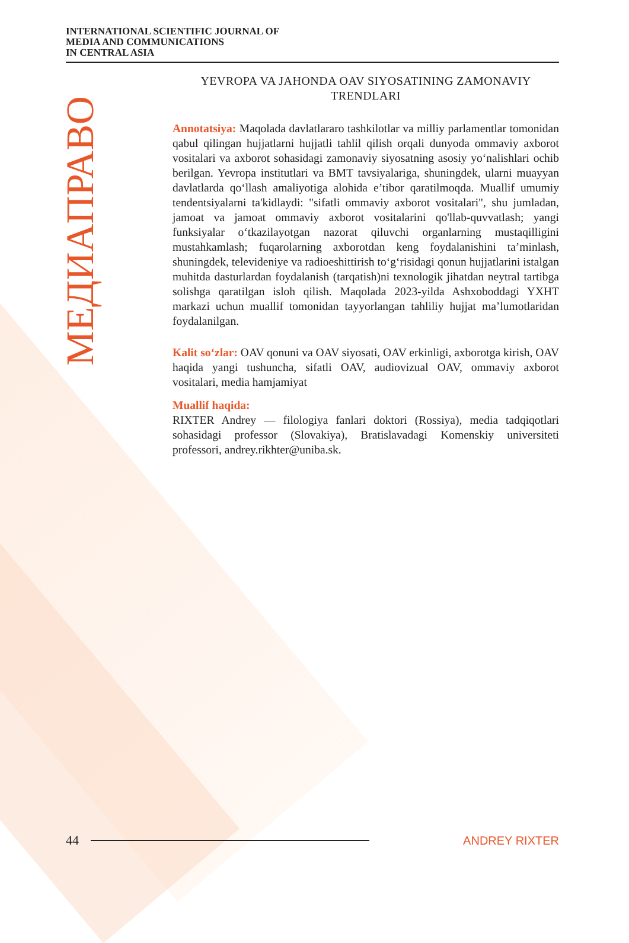INTERNATIONAL SCIENTIFIC JOURNAL OF
MEDIA AND COMMUNICATIONS
IN CENTRAL ASIA
МЕДИАПРАВО
YEVROPA VA JAHONDA OAV SIYOSATINING ZAMONAVIY TRENDLARI
Annotatsiya: Maqolada davlatlararo tashkilotlar va milliy parlamentlar tomonidan qabul qilingan hujjatlarni hujjatli tahlil qilish orqali dunyoda ommaviy axborot vositalari va axborot sohasidagi zamonaviy siyosatning asosiy yo‘nalishlari ochib berilgan. Yevropa institutlari va BMT tavsiyalariga, shuningdek, ularni muayyan davlatlarda qo‘llash amaliyotiga alohida e’tibor qaratilmoqda. Muallif umumiy tendentsiyalarni ta'kidlaydi: "sifatli ommaviy axborot vositalari", shu jumladan, jamoat va jamoat ommaviy axborot vositalarini qo'llab-quvvatlash; yangi funksiyalar o‘tkazilayotgan nazorat qiluvchi organlarning mustaqilligini mustahkamlash; fuqarolarning axborotdan keng foydalanishini ta’minlash, shuningdek, televideniye va radioeshittirish to‘g‘risidagi qonun hujjatlarini istalgan muhitda dasturlardan foydalanish (tarqatish)ni texnologik jihatdan neytral tartibga solishga qaratilgan isloh qilish. Maqolada 2023-yilda Ashxoboddagi YXHT markazi uchun muallif tomonidan tayyorlangan tahliliy hujjat ma’lumotlaridan foydalanilgan.
Kalit so‘zlar: OAV qonuni va OAV siyosati, OAV erkinligi, axborotga kirish, OAV haqida yangi tushuncha, sifatli OAV, audiovizual OAV, ommaviy axborot vositalari, media hamjamiyat
Muallif haqida:
RIXTER Andrey — filologiya fanlari doktori (Rossiya), media tadqiqotlari sohasidagi professor (Slovakiya), Bratislavadagi Komenskiy universiteti professori, andrey.rikhter@uniba.sk.
44 ANDREY RIXTER